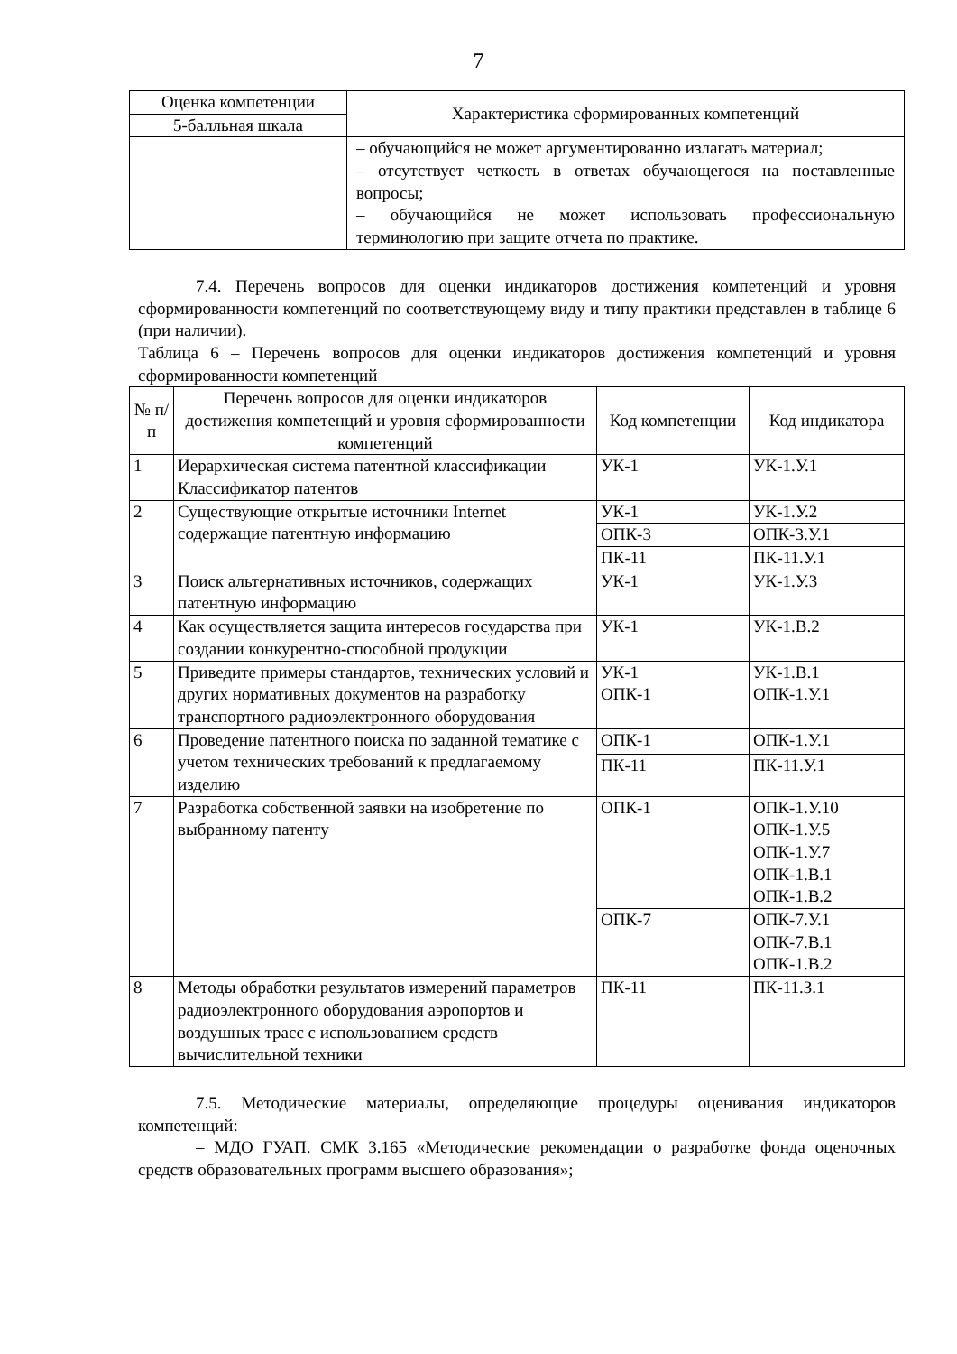7
| Оценка компетенции | Характеристика сформированных компетенций |
| --- | --- |
| 5-балльная шкала | |
| | – обучающийся не может аргументированно излагать материал; – отсутствует четкость в ответах обучающегося на поставленные вопросы; – обучающийся не может использовать профессиональную терминологию при защите отчета по практике. |
7.4. Перечень вопросов для оценки индикаторов достижения компетенций и уровня сформированности компетенций по соответствующему виду и типу практики представлен в таблице 6 (при наличии).
Таблица 6 – Перечень вопросов для оценки индикаторов достижения компетенций и уровня сформированности компетенций
| № п/п | Перечень вопросов для оценки индикаторов достижения компетенций и уровня сформированности компетенций | Код компетенции | Код индикатора |
| --- | --- | --- | --- |
| 1 | Иерархическая система патентной классификации Классификатор патентов | УК-1 | УК-1.У.1 |
| 2 | Существующие открытые источники Internet содержащие патентную информацию | УК-1 | УК-1.У.2 |
| | | ОПК-3 | ОПК-3.У.1 |
| | | ПК-11 | ПК-11.У.1 |
| 3 | Поиск альтернативных источников, содержащих патентную информацию | УК-1 | УК-1.У.3 |
| 4 | Как осуществляется защита интересов государства при создании конкурентно-способной продукции | УК-1 | УК-1.В.2 |
| 5 | Приведите примеры стандартов, технических условий и других нормативных документов на разработку транспортного радиоэлектронного оборудования | УК-1 ОПК-1 | УК-1.В.1 ОПК-1.У.1 |
| 6 | Проведение патентного поиска по заданной тематике с учетом технических требований к предлагаемому изделию | ОПК-1 | ОПК-1.У.1 |
| | | ПК-11 | ПК-11.У.1 |
| 7 | Разработка собственной заявки на изобретение по выбранному патенту | ОПК-1 | ОПК-1.У.10 ОПК-1.У.5 ОПК-1.У.7 ОПК-1.В.1 ОПК-1.В.2 |
| | | ОПК-7 | ОПК-7.У.1 ОПК-7.В.1 ОПК-1.В.2 |
| 8 | Методы обработки результатов измерений параметров радиоэлектронного оборудования аэропортов и воздушных трасс с использованием средств вычислительной техники | ПК-11 | ПК-11.З.1 |
7.5. Методические материалы, определяющие процедуры оценивания индикаторов компетенций:
– МДО ГУАП. СМК 3.165 «Методические рекомендации о разработке фонда оценочных средств образовательных программ высшего образования»;